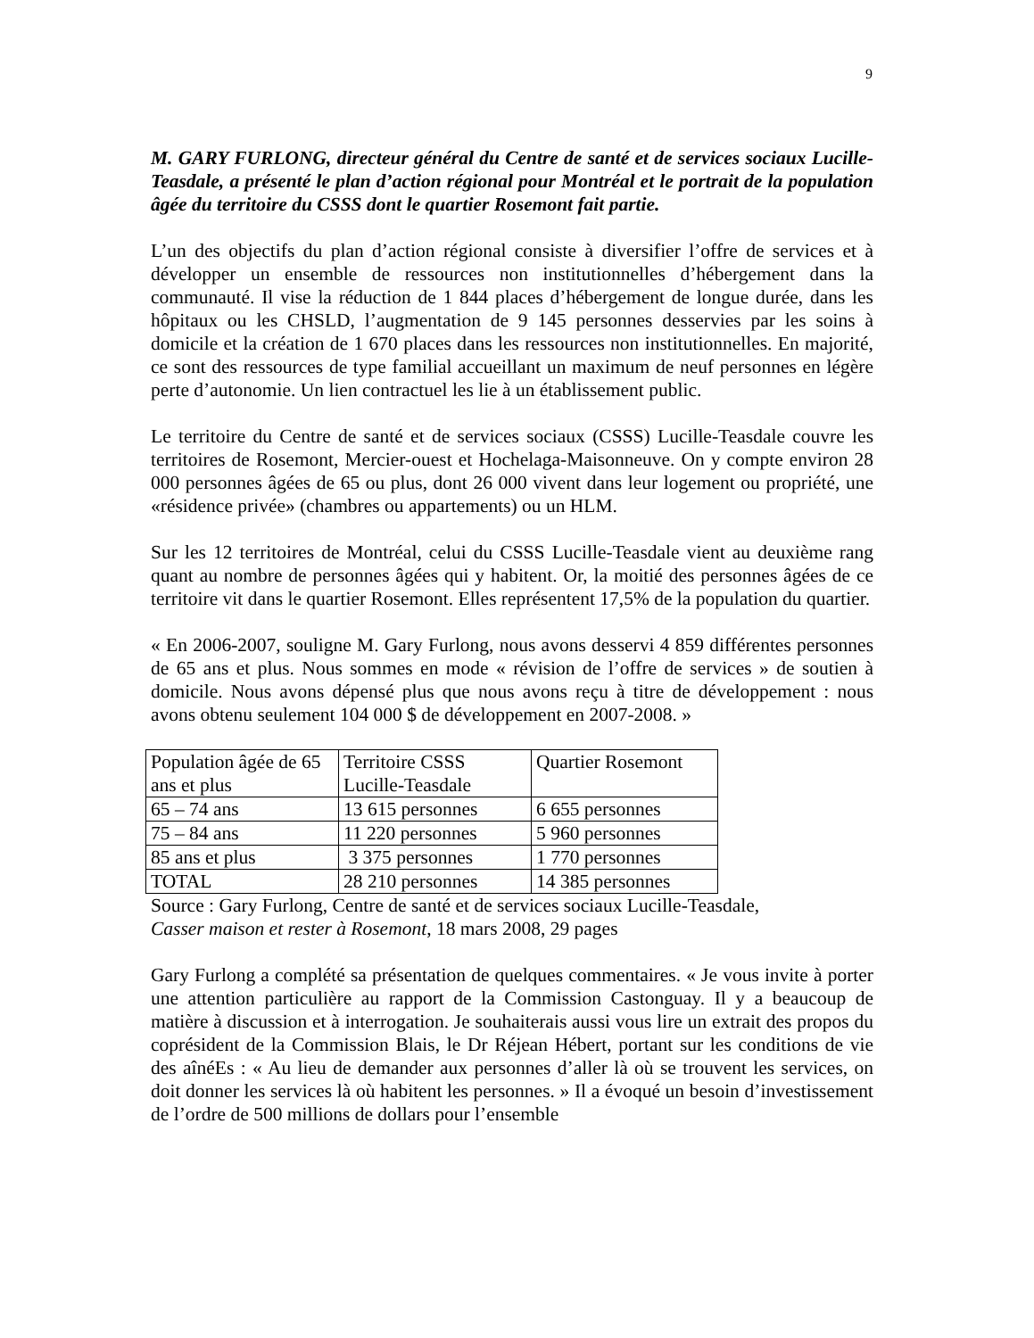9
M. GARY FURLONG, directeur général du Centre de santé et de services sociaux Lucille-Teasdale, a présenté le plan d’action régional pour Montréal et le portrait de la population âgée du territoire du CSSS dont le quartier Rosemont fait partie.
L’un des objectifs du plan d’action régional consiste à diversifier l’offre de services et à développer un ensemble de ressources non institutionnelles d’hébergement dans la communauté. Il vise la réduction de 1 844 places d’hébergement de longue durée, dans les hôpitaux ou les CHSLD, l’augmentation de 9 145 personnes desservies par les soins à domicile et la création de 1 670 places dans les ressources non institutionnelles. En majorité, ce sont des ressources de type familial accueillant un maximum de neuf personnes en légère perte d’autonomie. Un lien contractuel les lie à un établissement public.
Le territoire du Centre de santé et de services sociaux (CSSS) Lucille-Teasdale couvre les territoires de Rosemont, Mercier-ouest et Hochelaga-Maisonneuve. On y compte environ 28 000 personnes âgées de 65 ou plus, dont 26 000 vivent dans leur logement ou propriété, une «résidence privée» (chambres ou appartements) ou un HLM.
Sur les 12 territoires de Montréal, celui du CSSS Lucille-Teasdale vient au deuxième rang quant au nombre de personnes âgées qui y habitent. Or, la moitié des personnes âgées de ce territoire vit dans le quartier Rosemont. Elles représentent 17,5% de la population du quartier.
« En 2006-2007, souligne M. Gary Furlong, nous avons desservi 4 859 différentes personnes de 65 ans et plus. Nous sommes en mode « révision de l’offre de services » de soutien à domicile. Nous avons dépensé plus que nous avons reçu à titre de développement : nous avons obtenu seulement 104 000 $ de développement en 2007-2008. »
| Population âgée de 65 ans et plus | Territoire CSSS Lucille-Teasdale | Quartier Rosemont |
| 65 – 74 ans | 13 615 personnes | 6 655 personnes |
| 75 – 84 ans | 11 220 personnes | 5 960 personnes |
| 85 ans et plus | 3 375 personnes | 1 770 personnes |
| TOTAL | 28 210 personnes | 14 385 personnes |
Source : Gary Furlong, Centre de santé et de services sociaux Lucille-Teasdale,
Casser maison et rester à Rosemont, 18 mars 2008, 29 pages
Gary Furlong a complété sa présentation de quelques commentaires. « Je vous invite à porter une attention particulière au rapport de la Commission Castonguay. Il y a beaucoup de matière à discussion et à interrogation. Je souhaiterais aussi vous lire un extrait des propos du coprésident de la Commission Blais, le Dr Réjean Hébert, portant sur les conditions de vie des aînéEs : « Au lieu de demander aux personnes d’aller là où se trouvent les services, on doit donner les services là où habitent les personnes. » Il a évoqué un besoin d’investissement de l’ordre de 500 millions de dollars pour l’ensemble